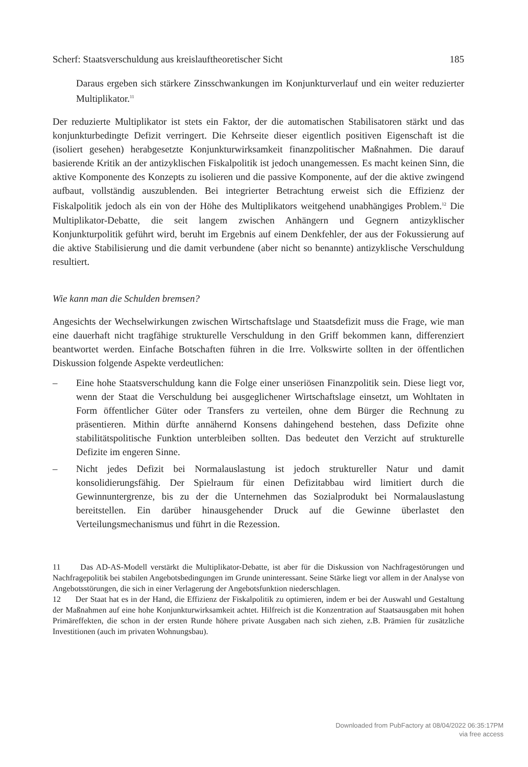Scherf: Staatsverschuldung aus kreislauftheoretischer Sicht 185
Daraus ergeben sich stärkere Zinsschwankungen im Konjunkturverlauf und ein weiter reduzierter Multiplikator.<sup>11</sup>
Der reduzierte Multiplikator ist stets ein Faktor, der die automatischen Stabilisatoren stärkt und das konjunkturbedingte Defizit verringert. Die Kehrseite dieser eigentlich positiven Eigenschaft ist die (isoliert gesehen) herabgesetzte Konjunkturwirksamkeit finanzpolitischer Maßnahmen. Die darauf basierende Kritik an der antizyklischen Fiskalpolitik ist jedoch unangemessen. Es macht keinen Sinn, die aktive Komponente des Konzepts zu isolieren und die passive Komponente, auf der die aktive zwingend aufbaut, vollständig auszublenden. Bei integrierter Betrachtung erweist sich die Effizienz der Fiskalpolitik jedoch als ein von der Höhe des Multiplikators weitgehend unabhängiges Problem.<sup>12</sup> Die Multiplikator-Debatte, die seit langem zwischen Anhängern und Gegnern antizyklischer Konjunkturpolitik geführt wird, beruht im Ergebnis auf einem Denkfehler, der aus der Fokussierung auf die aktive Stabilisierung und die damit verbundene (aber nicht so benannte) antizyklische Verschuldung resultiert.
Wie kann man die Schulden bremsen?
Angesichts der Wechselwirkungen zwischen Wirtschaftslage und Staatsdefizit muss die Frage, wie man eine dauerhaft nicht tragfähige strukturelle Verschuldung in den Griff bekommen kann, differenziert beantwortet werden. Einfache Botschaften führen in die Irre. Volkswirte sollten in der öffentlichen Diskussion folgende Aspekte verdeutlichen:
– Eine hohe Staatsverschuldung kann die Folge einer unseriösen Finanzpolitik sein. Diese liegt vor, wenn der Staat die Verschuldung bei ausgeglichener Wirtschaftslage einsetzt, um Wohltaten in Form öffentlicher Güter oder Transfers zu verteilen, ohne dem Bürger die Rechnung zu präsentieren. Mithin dürfte annähernd Konsens dahingehend bestehen, dass Defizite ohne stabilitätspolitische Funktion unterbleiben sollten. Das bedeutet den Verzicht auf strukturelle Defizite im engeren Sinne.
– Nicht jedes Defizit bei Normalauslastung ist jedoch struktureller Natur und damit konsolidierungsfähig. Der Spielraum für einen Defizitabbau wird limitiert durch die Gewinnuntergrenze, bis zu der die Unternehmen das Sozialprodukt bei Normalauslastung bereitstellen. Ein darüber hinausgehender Druck auf die Gewinne überlastet den Verteilungsmechanismus und führt in die Rezession.
11 Das AD-AS-Modell verstärkt die Multiplikator-Debatte, ist aber für die Diskussion von Nachfragestörungen und Nachfragepolitik bei stabilen Angebotsbedingungen im Grunde uninteressant. Seine Stärke liegt vor allem in der Analyse von Angebotsstörungen, die sich in einer Verlagerung der Angebotsfunktion niederschlagen.
12 Der Staat hat es in der Hand, die Effizienz der Fiskalpolitik zu optimieren, indem er bei der Auswahl und Gestaltung der Maßnahmen auf eine hohe Konjunkturwirksamkeit achtet. Hilfreich ist die Konzentration auf Staatsausgaben mit hohen Primäreffekten, die schon in der ersten Runde höhere private Ausgaben nach sich ziehen, z.B. Prämien für zusätzliche Investitionen (auch im privaten Wohnungsbau).
Downloaded from PubFactory at 08/04/2022 06:35:17PM
via free access